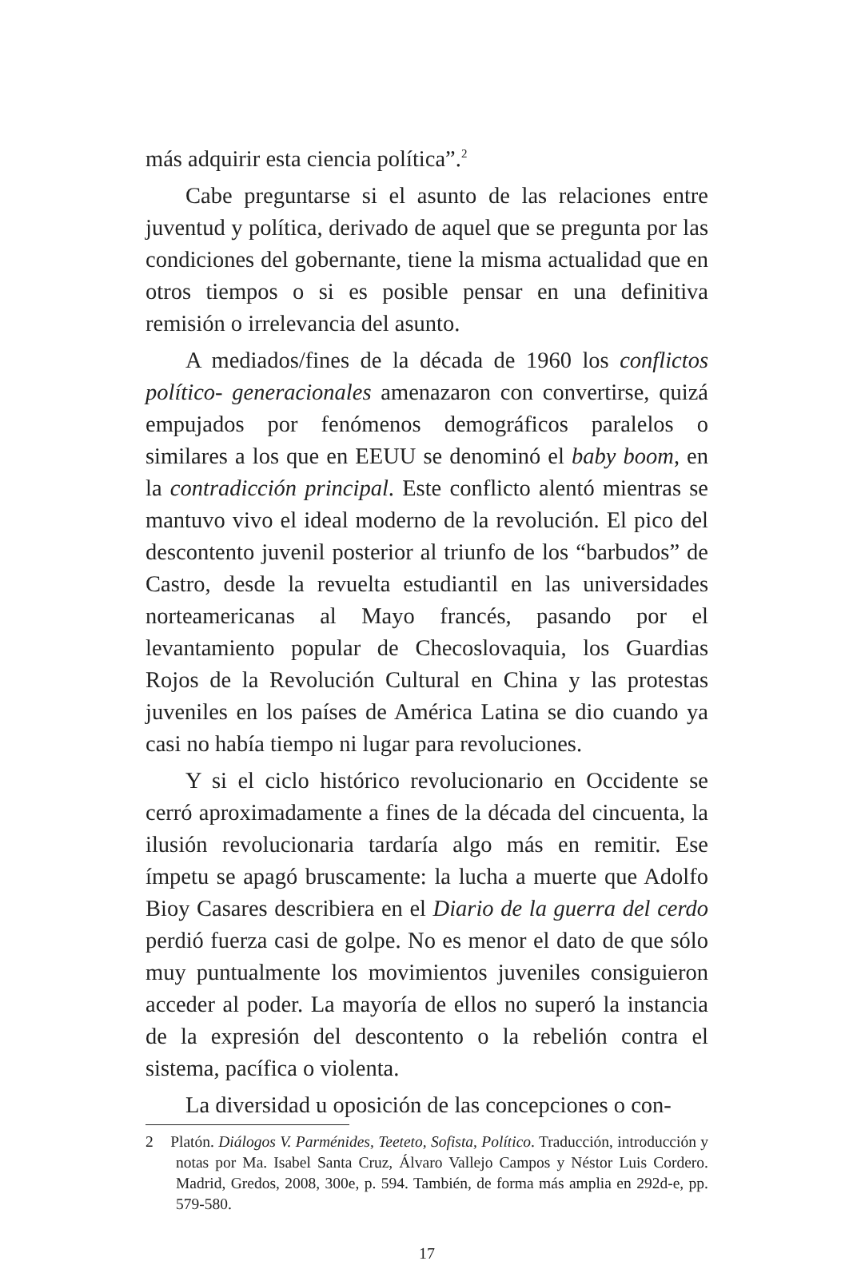más adquirir esta ciencia política”.<sup>2</sup>
Cabe preguntarse si el asunto de las relaciones entre juventud y política, derivado de aquel que se pregunta por las condiciones del gobernante, tiene la misma actualidad que en otros tiempos o si es posible pensar en una definitiva remisión o irrelevancia del asunto.
A mediados/fines de la década de 1960 los conflictos político- generacionales amenazaron con convertirse, quizá empujados por fenómenos demográficos paralelos o similares a los que en EEUU se denominó el baby boom, en la contradicción principal. Este conflicto alentó mientras se mantuvo vivo el ideal moderno de la revolución. El pico del descontento juvenil posterior al triunfo de los “barbudos” de Castro, desde la revuelta estudiantil en las universidades norteamericanas al Mayo francés, pasando por el levantamiento popular de Checoslovaquia, los Guardias Rojos de la Revolución Cultural en China y las protestas juveniles en los países de América Latina se dio cuando ya casi no había tiempo ni lugar para revoluciones.
Y si el ciclo histórico revolucionario en Occidente se cerró aproximadamente a fines de la década del cincuenta, la ilusión revolucionaria tardaría algo más en remitir. Ese ímpetu se apagó bruscamente: la lucha a muerte que Adolfo Bioy Casares describiera en el Diario de la guerra del cerdo perdió fuerza casi de golpe. No es menor el dato de que sólo muy puntualmente los movimientos juveniles consiguieron acceder al poder. La mayoría de ellos no superó la instancia de la expresión del descontento o la rebelión contra el sistema, pacífica o violenta.
La diversidad u oposición de las concepciones o con-
2 Platón. Diálogos V. Parménides, Teeteto, Sofista, Político. Traducción, introducción y notas por Ma. Isabel Santa Cruz, Álvaro Vallejo Campos y Néstor Luis Cordero. Madrid, Gredos, 2008, 300e, p. 594. También, de forma más amplia en 292d-e, pp. 579-580.
17